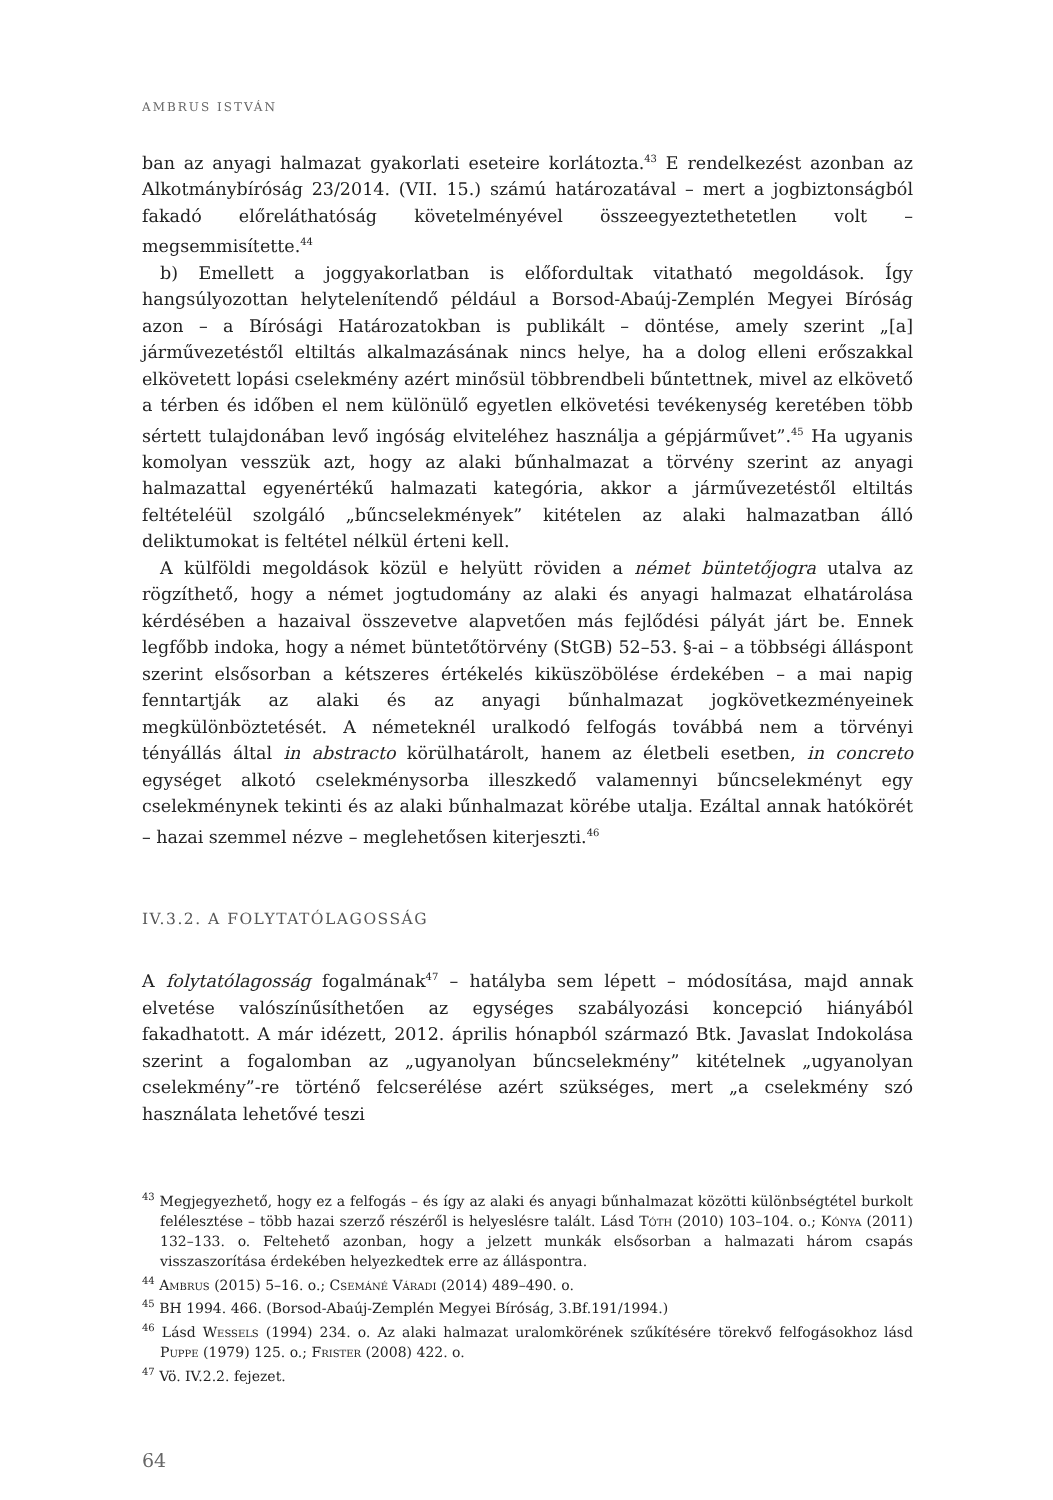AMBRUS ISTVÁN
ban az anyagi halmazat gyakorlati eseteire korlátozta.<sup>43</sup> E rendelkezést azonban az Alkotmánybíróság 23/2014. (VII. 15.) számú határozatával – mert a jogbiztonságból fakadó előreláthatóság követelményével összeegyeztethetetlen volt – megsemmisítette.<sup>44</sup>
b) Emellett a joggyakorlatban is előfordultak vitatható megoldások. Így hangsúlyozottan helytelenítendő például a Borsod-Abaúj-Zemplén Megyei Bíróság azon – a Bírósági Határozatokban is publikált – döntése, amely szerint „[a] járművezetéstől eltiltás alkalmazásának nincs helye, ha a dolog elleni erőszakkal elkövetett lopási cselekmény azért minősül többrendbeli bűntettnek, mivel az elkövető a térben és időben el nem különülő egyetlen elkövetési tevékenység keretében több sértett tulajdonában levő ingóság elviteléhez használja a gépjárművet”.<sup>45</sup> Ha ugyanis komolyan vesszük azt, hogy az alaki bűnhalmazat a törvény szerint az anyagi halmazattal egyenértékű halmazati kategória, akkor a járművezetéstől eltiltás feltételéül szolgáló „bűncselekmények” kitételen az alaki halmazatban álló deliktumokat is feltétel nélkül érteni kell.
A külföldi megoldások közül e helyütt röviden a német büntetőjogra utalva az rögzíthető, hogy a német jogtudomány az alaki és anyagi halmazat elhatárolása kérdésében a hazaival összevetve alapvetően más fejlődési pályát járt be. Ennek legfőbb indoka, hogy a német büntetőtörvény (StGB) 52–53. §-ai – a többségi álláspont szerint elsősorban a kétszeres értékelés kiküszöbölése érdekében – a mai napig fenntartják az alaki és az anyagi bűnhalmazat jogkövetkezményeinek megkülönböztetését. A németeknél uralkodó felfogás továbbá nem a törvényi tényállás által in abstracto körülhatárolt, hanem az életbeli esetben, in concreto egységet alkotó cselekménysorba illeszkedő valamennyi bűncselekményt egy cselekménynek tekinti és az alaki bűnhalmazat körébe utalja. Ezáltal annak hatókörét – hazai szemmel nézve – meglehetősen kiterjeszti.<sup>46</sup>
IV.3.2. A FOLYTATÓLAGOSSÁG
A folytatólagosság fogalmának<sup>47</sup> – hatályba sem lépett – módosítása, majd annak elvetése valószínűsíthetően az egységes szabályozási koncepció hiányából fakadhatott. A már idézett, 2012. április hónapból származó Btk. Javaslat Indokolása szerint a fogalomban az „ugyanolyan bűncselekmény” kitételnek „ugyanolyan cselekmény”-re történő felcserélése azért szükséges, mert „a cselekmény szó használata lehetővé teszi
<sup>43</sup> Megjegyezhető, hogy ez a felfogás – és így az alaki és anyagi bűnhalmazat közötti különbségtétel burkolt felélesztése – több hazai szerző részéről is helyeslésre talált. Lásd Tóth (2010) 103–104. o.; Kónya (2011) 132–133. o. Feltehető azonban, hogy a jelzett munkák elsősorban a halmazati három csapás visszaszorítása érdekében helyezkedtek erre az álláspontra.
<sup>44</sup> Ambrus (2015) 5–16. o.; Csemáné Váradi (2014) 489–490. o.
<sup>45</sup> BH 1994. 466. (Borsod-Abaúj-Zemplén Megyei Bíróság, 3.Bf.191/1994.)
<sup>46</sup> Lásd Wessels (1994) 234. o. Az alaki halmazat uralomkörének szűkítésére törekvő felfogásokhoz lásd Puppe (1979) 125. o.; Frister (2008) 422. o.
<sup>47</sup> Vö. IV.2.2. fejezet.
64